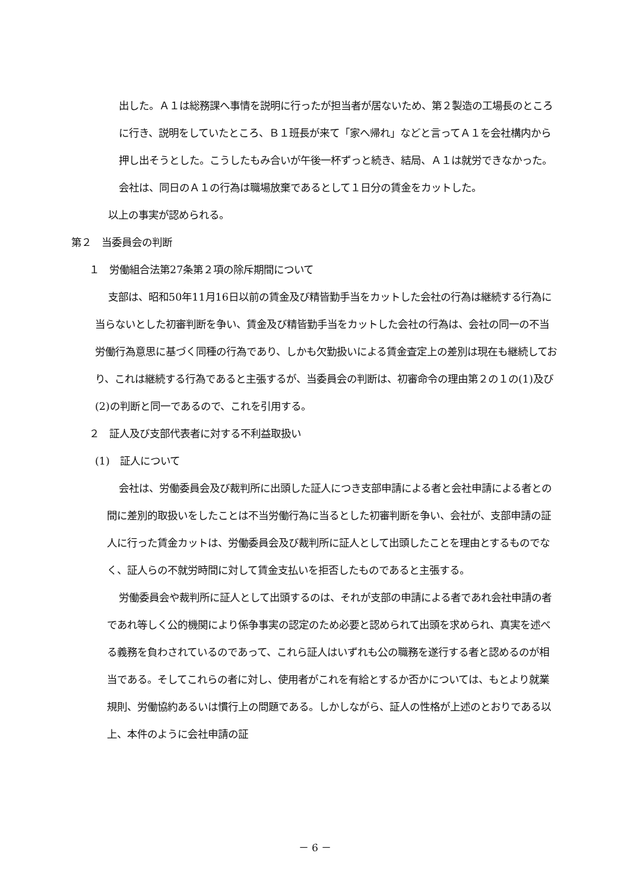出した。Ａ１は総務課へ事情を説明に行ったが担当者が居ないため、第２製造の工場長のところに行き、説明をしていたところ、Ｂ１班長が来て「家へ帰れ」などと言ってＡ１を会社構内から押し出そうとした。こうしたもみ合いが午後一杯ずっと続き、結局、Ａ１は就労できなかった。会社は、同日のＡ１の行為は職場放棄であるとして１日分の賃金をカットした。
以上の事実が認められる。
第２　当委員会の判断
１　労働組合法第27条第２項の除斥期間について
支部は、昭和50年11月16日以前の賃金及び精皆勤手当をカットした会社の行為は継続する行為に当らないとした初審判断を争い、賃金及び精皆勤手当をカットした会社の行為は、会社の同一の不当労働行為意思に基づく同種の行為であり、しかも欠勤扱いによる賃金査定上の差別は現在も継続しており、これは継続する行為であると主張するが、当委員会の判断は、初審命令の理由第２の１の(1)及び(2)の判断と同一であるので、これを引用する。
２　証人及び支部代表者に対する不利益取扱い
(1)　証人について
会社は、労働委員会及び裁判所に出頭した証人につき支部申請による者と会社申請による者との間に差別的取扱いをしたことは不当労働行為に当るとした初審判断を争い、会社が、支部申請の証人に行った賃金カットは、労働委員会及び裁判所に証人として出頭したことを理由とするものでなく、証人らの不就労時間に対して賃金支払いを拒否したものであると主張する。
労働委員会や裁判所に証人として出頭するのは、それが支部の申請による者であれ会社申請の者であれ等しく公的機関により係争事実の認定のため必要と認められて出頭を求められ、真実を述べる義務を負わされているのであって、これら証人はいずれも公の職務を遂行する者と認めるのが相当である。そしてこれらの者に対し、使用者がこれを有給とするか否かについては、もとより就業規則、労働協約あるいは慣行上の問題である。しかしながら、証人の性格が上述のとおりである以上、本件のように会社申請の証
－ 6 －